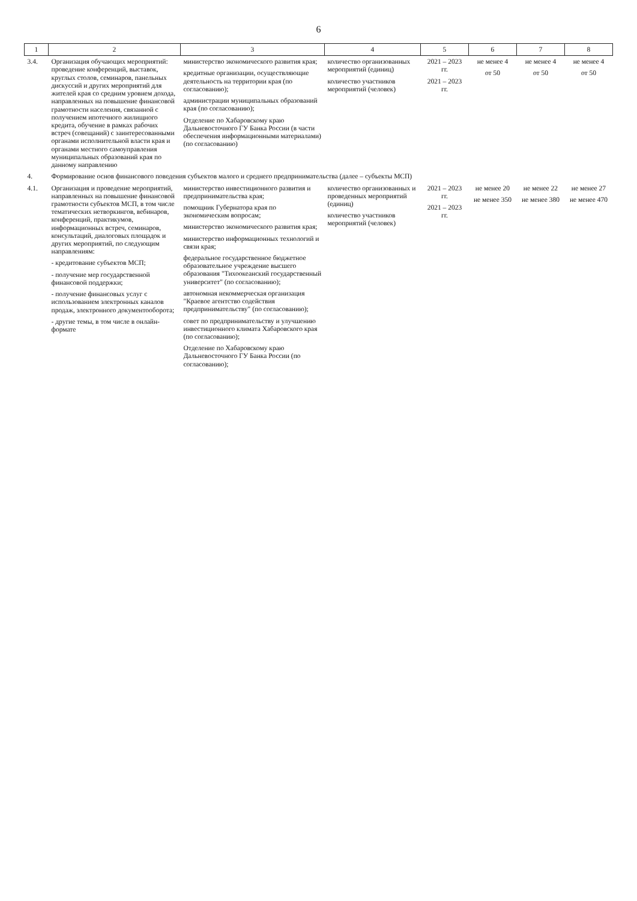6
| 1 | 2 | 3 | 4 | 5 | 6 | 7 | 8 |
| --- | --- | --- | --- | --- | --- | --- | --- |
| 3.4. | Организация обучающих мероприятий: проведение конференций, выставок, круглых столов, семинаров, панельных дискуссий и других мероприятий для жителей края со средним уровнем дохода, направленных на повышение финансовой грамотности населения, связанной с получением ипотечного жилищного кредита, обучение в рамках рабочих встреч (совещаний) с заинтересованными органами исполнительной власти края и органами местного самоуправления муниципальных образований края по данному направлению | министерство экономического развития края; кредитные организации, осуществляющие деятельность на территории края (по согласованию); администрации муниципальных образований края (по согласованию); Отделение по Хабаровскому краю Дальневосточного ГУ Банка России (в части обеспечения информационными материалами) (по согласованию) | количество организованных мероприятий (единиц) количество участников мероприятий (человек) | 2021 – 2023 гг. 2021 – 2023 гг. | не менее 4 от 50 | не менее 4 от 50 | не менее 4 от 50 |
| 4. | Формирование основ финансового поведения субъектов малого и среднего предпринимательства (далее – субъекты МСП) | | | | | | |
| 4.1. | Организация и проведение мероприятий, направленных на повышение финансовой грамотности субъектов МСП, в том числе тематических нетворкингов, вебинаров, конференций, практикумов, информационных встреч, семинаров, консультаций, диалоговых площадок и других мероприятий, по следующим направлениям: - кредитование субъектов МСП; - получение мер государственной финансовой поддержки; - получение финансовых услуг с использованием электронных каналов продаж, электронного документооборота; - другие темы, в том числе в онлайн-формате | министерство инвестиционного развития и предпринимательства края; помощник Губернатора края по экономическим вопросам; министерство экономического развития края; министерство информационных технологий и связи края; федеральное государственное бюджетное образовательное учреждение высшего образования "Тихоокеанский государственный университет" (по согласованию); автономная некоммерческая организация "Краевое агентство содействия предпринимательству" (по согласованию); совет по предпринимательству и улучшению инвестиционного климата Хабаровского края (по согласованию); Отделение по Хабаровскому краю Дальневосточного ГУ Банка России (по согласованию); | количество организованных и проведенных мероприятий (единиц) количество участников мероприятий (человек) | 2021 – 2023 гг. 2021 – 2023 гг. | не менее 20 не менее 350 | не менее 22 не менее 380 | не менее 27 не менее 470 |